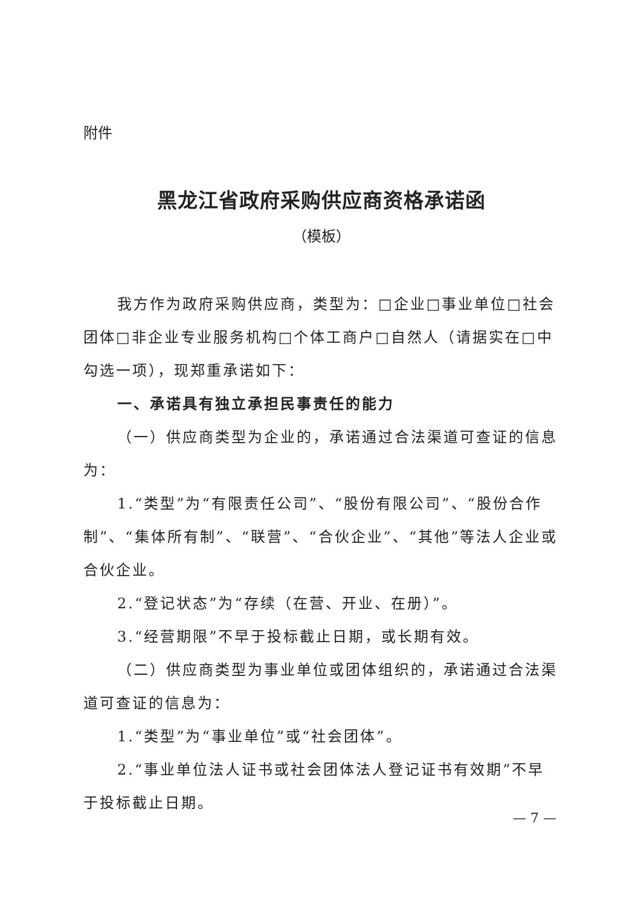附件
黑龙江省政府采购供应商资格承诺函
（模板）
我方作为政府采购供应商，类型为：□企业□事业单位□社会团体□非企业专业服务机构□个体工商户□自然人（请据实在□中勾选一项），现郑重承诺如下：
一、承诺具有独立承担民事责任的能力
（一）供应商类型为企业的，承诺通过合法渠道可查证的信息为：
1.“类型”为“有限责任公司”、“股份有限公司”、“股份合作制”、“集体所有制”、“联营”、“合伙企业”、“其他”等法人企业或合伙企业。
2.“登记状态”为“存续（在营、开业、在册）”。
3.“经营期限”不早于投标截止日期，或长期有效。
（二）供应商类型为事业单位或团体组织的，承诺通过合法渠道可查证的信息为：
1.“类型”为“事业单位”或“社会团体”。
2.“事业单位法人证书或社会团体法人登记证书有效期”不早于投标截止日期。
— 7 —